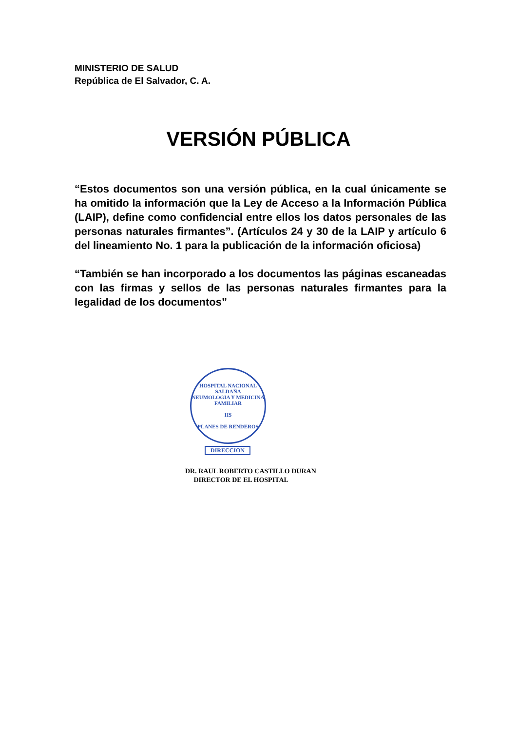MINISTERIO DE SALUD
República de El Salvador, C. A.
VERSIÓN PÚBLICA
“Estos documentos son una versión pública, en la cual únicamente se ha omitido la información que la Ley de Acceso a la Información Pública (LAIP), define como confidencial entre ellos los datos personales de las personas naturales firmantes”. (Artículos 24 y 30 de la LAIP y artículo 6 del lineamiento No. 1 para la publicación de la información oficiosa)
“También se han incorporado a los documentos las páginas escaneadas con las firmas y sellos de las personas naturales firmantes para la legalidad de los documentos”
HOSPITAL NACIONAL SALDAÑA
NEUMOLOGIA Y MEDICINA FAMILIAR
HS
PLANES DE RENDEROS
DIRECCION
DR. RAUL ROBERTO CASTILLO DURAN
DIRECTOR DE EL HOSPITAL